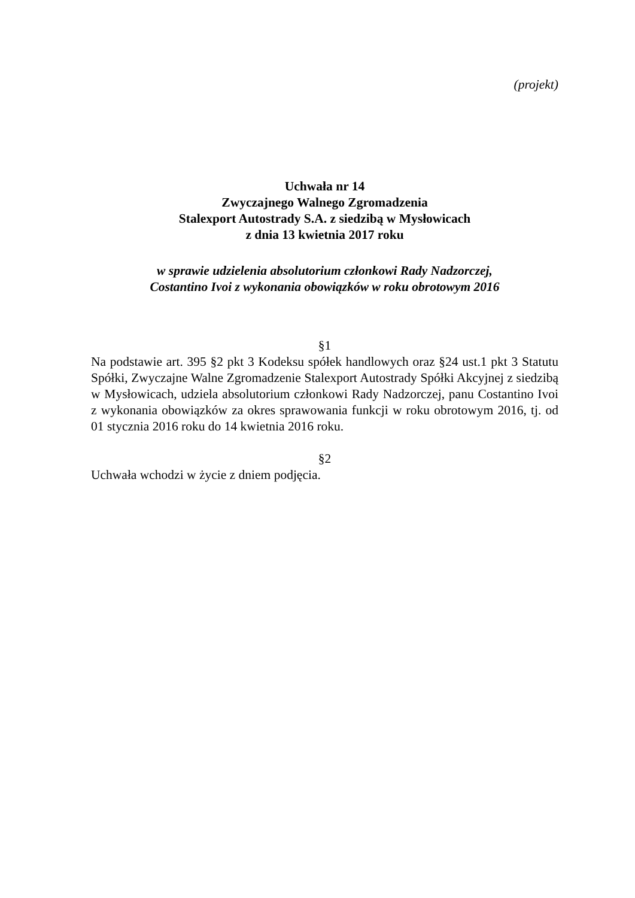(projekt)
Uchwała nr 14
Zwyczajnego Walnego Zgromadzenia
Stalexport Autostrady S.A. z siedzibą w Mysłowicach
z dnia 13 kwietnia 2017 roku
w sprawie udzielenia absolutorium członkowi Rady Nadzorczej,
Costantino Ivoi z wykonania obowiązków w roku obrotowym 2016
§1
Na podstawie art. 395 §2 pkt 3 Kodeksu spółek handlowych oraz §24 ust.1 pkt 3 Statutu Spółki, Zwyczajne Walne Zgromadzenie Stalexport Autostrady Spółki Akcyjnej z siedzibą w Mysłowicach, udziela absolutorium członkowi Rady Nadzorczej, panu Costantino Ivoi z wykonania obowiązków za okres sprawowania funkcji w roku obrotowym 2016, tj. od 01 stycznia 2016 roku do 14 kwietnia 2016 roku.
§2
Uchwała wchodzi w życie z dniem podjęcia.